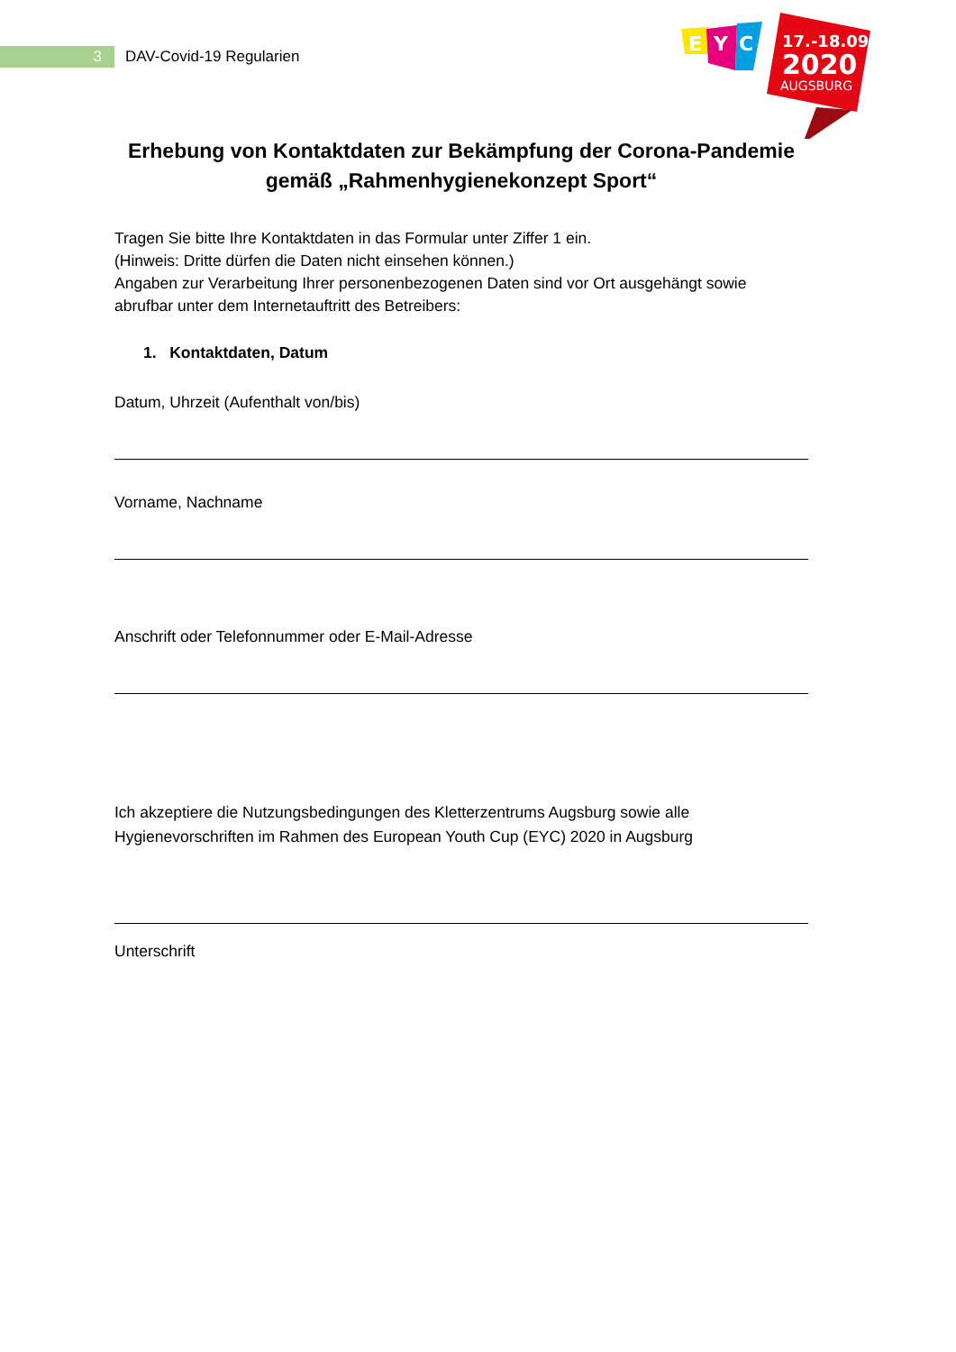3
DAV-Covid-19 Regularien
E
Y
C
17.-18.09
2020
AUGSBURG
Erhebung von Kontaktdaten zur Bekämpfung der Corona-Pandemie gemäß „Rahmenhygienekonzept Sport“
Tragen Sie bitte Ihre Kontaktdaten in das Formular unter Ziffer 1 ein.
(Hinweis: Dritte dürfen die Daten nicht einsehen können.)
Angaben zur Verarbeitung Ihrer personenbezogenen Daten sind vor Ort ausgehängt sowie abrufbar unter dem Internetauftritt des Betreibers:
1. Kontaktdaten, Datum
Datum, Uhrzeit (Aufenthalt von/bis)
Vorname, Nachname
Anschrift oder Telefonnummer oder E-Mail-Adresse
Ich akzeptiere die Nutzungsbedingungen des Kletterzentrums Augsburg sowie alle Hygienevorschriften im Rahmen des European Youth Cup (EYC) 2020 in Augsburg
Unterschrift